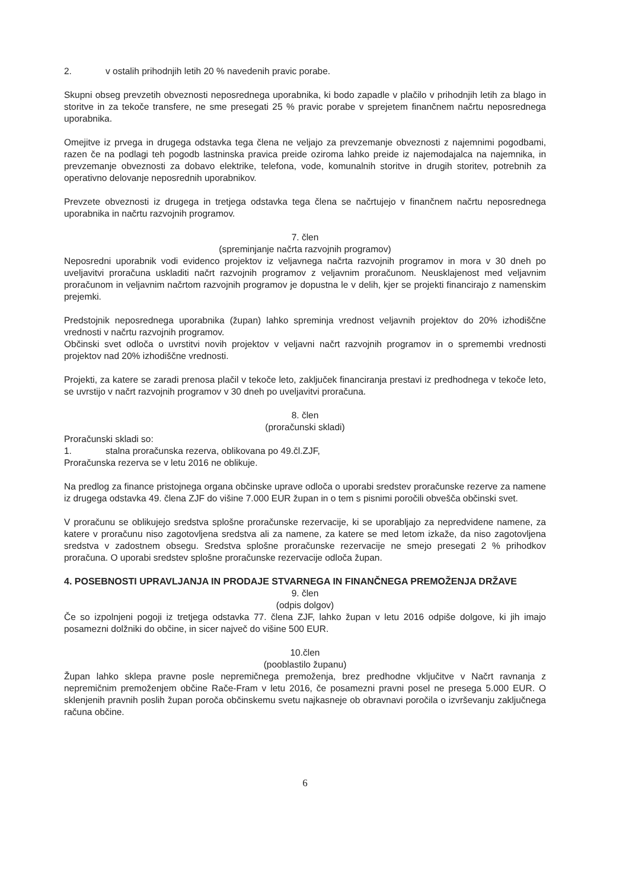2. v ostalih prihodnjih letih 20 % navedenih pravic porabe.
Skupni obseg prevzetih obveznosti neposrednega uporabnika, ki bodo zapadle v plačilo v prihodnjih letih za blago in storitve in za tekoče transfere, ne sme presegati 25 % pravic porabe v sprejetem finančnem načrtu neposrednega uporabnika.
Omejitve iz prvega in drugega odstavka tega člena ne veljajo za prevzemanje obveznosti z najemnimi pogodbami, razen če na podlagi teh pogodb lastninska pravica preide oziroma lahko preide iz najemodajalca na najemnika, in prevzemanje obveznosti za dobavo elektrike, telefona, vode, komunalnih storitve in drugih storitev, potrebnih za operativno delovanje neposrednih uporabnikov.
Prevzete obveznosti iz drugega in tretjega odstavka tega člena se načrtujejo v finančnem načrtu neposrednega uporabnika in načrtu razvojnih programov.
7. člen
(spreminjanje načrta razvojnih programov)
Neposredni uporabnik vodi evidenco projektov iz veljavnega načrta razvojnih programov in mora v 30 dneh po uveljavitvi proračuna uskladiti načrt razvojnih programov z veljavnim proračunom. Neusklajenost med veljavnim proračunom in veljavnim načrtom razvojnih programov je dopustna le v delih, kjer se projekti financirajo z namenskim prejemki.
Predstojnik neposrednega uporabnika (župan) lahko spreminja vrednost veljavnih projektov do 20% izhodiščne vrednosti v načrtu razvojnih programov.
Občinski svet odloča o uvrstitvi novih projektov v veljavni načrt razvojnih programov in o spremembi vrednosti projektov nad 20% izhodiščne vrednosti.
Projekti, za katere se zaradi prenosa plačil v tekoče leto, zaključek financiranja prestavi iz predhodnega v tekoče leto, se uvrstijo v načrt razvojnih programov v 30 dneh po uveljavitvi proračuna.
8. člen
(proračunski skladi)
Proračunski skladi so:
1. stalna proračunska rezerva, oblikovana po 49.čl.ZJF,
Proračunska rezerva se v letu 2016 ne oblikuje.
Na predlog za finance pristojnega organa občinske uprave odloča o uporabi sredstev proračunske rezerve za namene iz drugega odstavka 49. člena ZJF do višine 7.000 EUR župan in o tem s pisnimi poročili obvešča občinski svet.
V proračunu se oblikujejo sredstva splošne proračunske rezervacije, ki se uporabljajo za nepredvidene namene, za katere v proračunu niso zagotovljena sredstva ali za namene, za katere se med letom izkaže, da niso zagotovljena sredstva v zadostnem obsegu. Sredstva splošne proračunske rezervacije ne smejo presegati 2 % prihodkov proračuna. O uporabi sredstev splošne proračunske rezervacije odloča župan.
4. POSEBNOSTI UPRAVLJANJA IN PRODAJE STVARNEGA IN FINANČNEGA PREMOŽENJA DRŽAVE
9. člen
(odpis dolgov)
Če so izpolnjeni pogoji iz tretjega odstavka 77. člena ZJF, lahko župan v letu 2016 odpiše dolgove, ki jih imajo posamezni dolžniki do občine, in sicer največ do višine 500 EUR.
10.člen
(pooblastilo županu)
Župan lahko sklepa pravne posle nepremičnega premoženja, brez predhodne vključitve v Načrt ravnanja z nepremičnim premoženjem občine Rače-Fram v letu 2016, če posamezni pravni posel ne presega 5.000 EUR. O sklenjenih pravnih poslih župan poroča občinskemu svetu najkasneje ob obravnavi poročila o izvrševanju zaključnega računa občine.
6